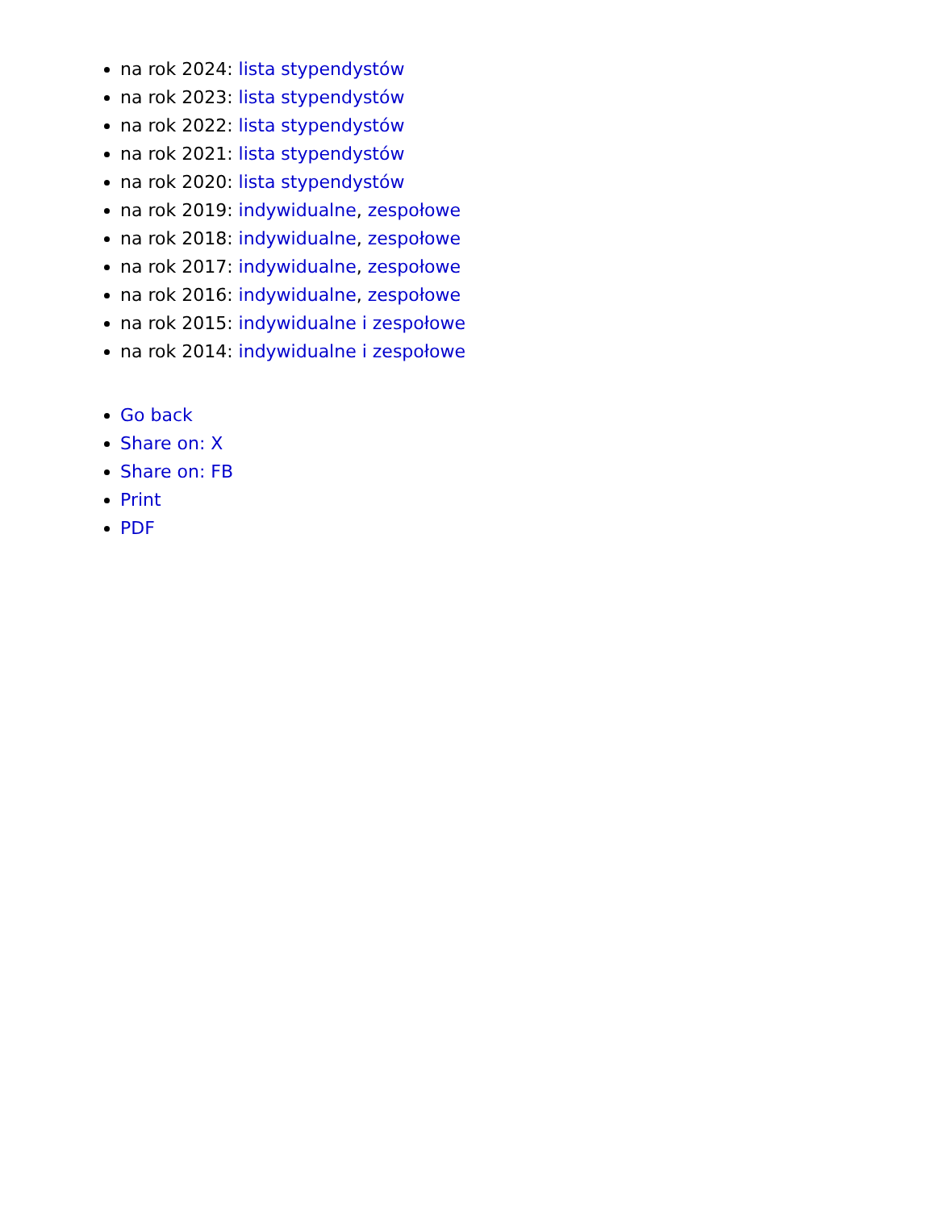na rok 2024: lista stypendystów
na rok 2023: lista stypendystów
na rok 2022: lista stypendystów
na rok 2021: lista stypendystów
na rok 2020: lista stypendystów
na rok 2019: indywidualne, zespołowe
na rok 2018: indywidualne, zespołowe
na rok 2017: indywidualne, zespołowe
na rok 2016: indywidualne, zespołowe
na rok 2015: indywidualne i zespołowe
na rok 2014: indywidualne i zespołowe
Go back
Share on: X
Share on: FB
Print
PDF